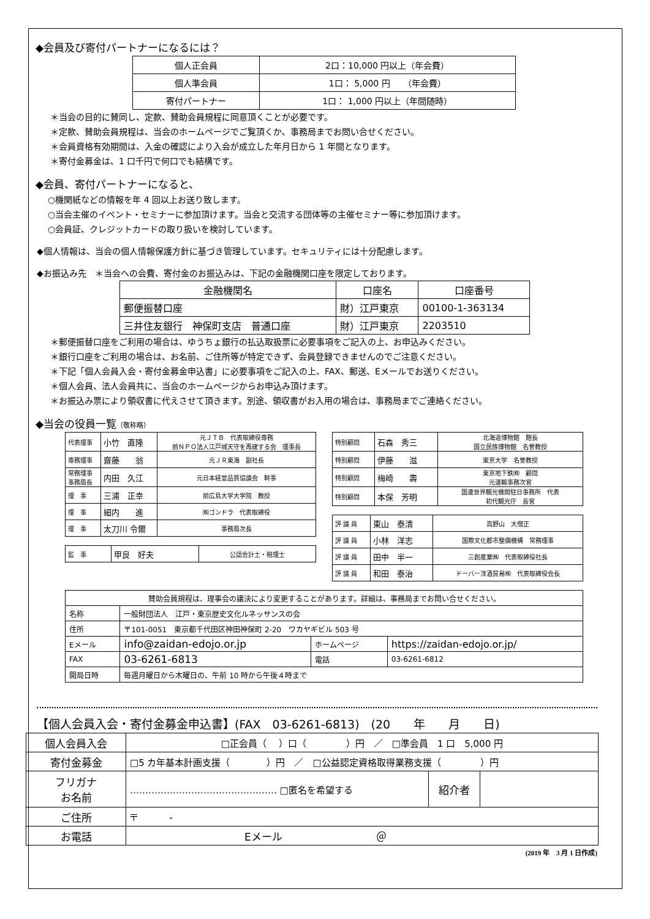◆会員及び寄付パートナーになるには？
| 個人正会員 | 2口：10,000 円以上（年会費） |
| 個人準会員 | 1口： 5,000 円 （年会費） |
| 寄付パートナー | 1口： 1,000 円以上（年間随時） |
＊当会の目的に賛同し、定款、賛助会員規程に同意頂くことが必要です。
＊定款、賛助会員規程は、当会のホームページでご覧頂くか、事務局までお問い合せください。
＊会員資格有効期間は、入金の確認により入会が成立した年月日から 1 年間となります。
＊寄付金募金は、1 口千円で何口でも結構です。
◆会員、寄付パートナーになると、
○機関紙などの情報を年 4 回以上お送り致します。
○当会主催のイベント・セミナーに参加頂けます。当会と交流する団体等の主催セミナー等に参加頂けます。
○会員証、クレジットカードの取り扱いを検討しています。
◆個人情報は、当会の個人情報保護方針に基づき管理しています。セキュリティには十分配慮します。
◆お振込み先　＊当会への会費、寄付金のお振込みは、下記の金融機関口座を限定しております。
| 金融機関名 | 口座名 | 口座番号 |
| 郵便振替口座 | 財）江戸東京 | 00100-1-363134 |
| 三井住友銀行 神保町支店 普通口座 | 財）江戸東京 | 2203510 |
＊郵便振替口座をご利用の場合は、ゆうちょ銀行の払込取扱票に必要事項をご記入の上、お申込みください。
＊銀行口座をご利用の場合は、お名前、ご住所等が特定できず、会員登録できませんのでご注意ください。
＊下記「個人会員入会・寄付金募金申込書」に必要事項をご記入の上、FAX、郵送、Eメールでお送りください。
＊個人会員、法人会員共に、当会のホームページからお申込み頂けます。
＊お振込み票により領収書に代えさせて頂きます。別途、領収書がお入用の場合は、事務局までご連絡ください。
◆当会の役員一覧（敬称略）
| 代表理事 | 小竹 直隆 | 元ＪＴＢ 代表取締役専務 前ＮＰＯ法人江戸城天守を再建する会 理事長 |
| 専務理事 | 齋藤 翁 | 元ＪＲ東海 副社長 |
| 常務理事 事務局長 | 内田 久江 | 元日本経営品質協議会 幹事 |
| 理 事 | 三浦 正幸 | 前広島大学大学院 教授 |
| 理 事 | 細内 進 | ㈱ゴンドラ 代表取締役 |
| 理 事 | 太刀川 令爾 | 事務局次長 |
| 監 事 | 甲良 好夫 | 公認会計士・税理士 |
| 特別顧問 | 石森 秀三 | 北海道博物館 館長 国立民族博物館 名誉教授 |
| 特別顧問 | 伊藤 滋 | 東京大学 名誉教授 |
| 特別顧問 | 梅崎 壽 | 東京地下鉄㈱ 顧問 元運輸事務次官 |
| 特別顧問 | 本保 芳明 | 国連世界観光機関駐日事務所 代表 初代観光庁 長官 |
| 評 議 員 | 東山 泰清 | 高野山 大僧正 |
| 評 議 員 | 小林 洋志 | 国際文化都市整備機構 常務理事 |
| 評 議 員 | 田中 半一 | 三創産業㈱ 代表取締役社長 |
| 評 議 員 | 和田 泰治 | ドーバー洋酒貿易㈱ 代表取締役会長 |
| 賛助会員規程は、理事会の議決により変更することがあります。詳細は、事務局までお問い合せください。 | | | |
| 名称 | 一般財団法人 江戸・東京歴史文化ルネッサンスの会 | | |
| 住所 | 〒101-0051 東京都千代田区神田神保町 2-20 ワカヤギビル 503 号 | | |
| Eメール | info@zaidan-edojo.or.jp | ホームページ | https://zaidan-edojo.or.jp/ |
| FAX | 03-6261-6813 | 電話 | 03-6261-6812 |
| 開局日時 | 毎週月曜日から木曜日の、午前 10 時から午後４時まで | | |
【個人会員入会・寄付金募金申込書】(FAX　03-6261-6813)　(20　　年　　月　　日)
| 個人会員入会 | □正会員（ ）口（ ）円 ／ □準会員 1 口 5,000 円 | | |
| 寄付金募金 | □5 カ年基本計画支援（ ）円 ／ □公益認定資格取得業務支援（ ）円 | | |
| フリガナ お名前 | ………………………………………… □匿名を希望する | 紹介者 | |
| ご住所 | 〒 - | | |
| お電話 | Eメール ＠ | | |
(2019 年　3 月 1 日作成)